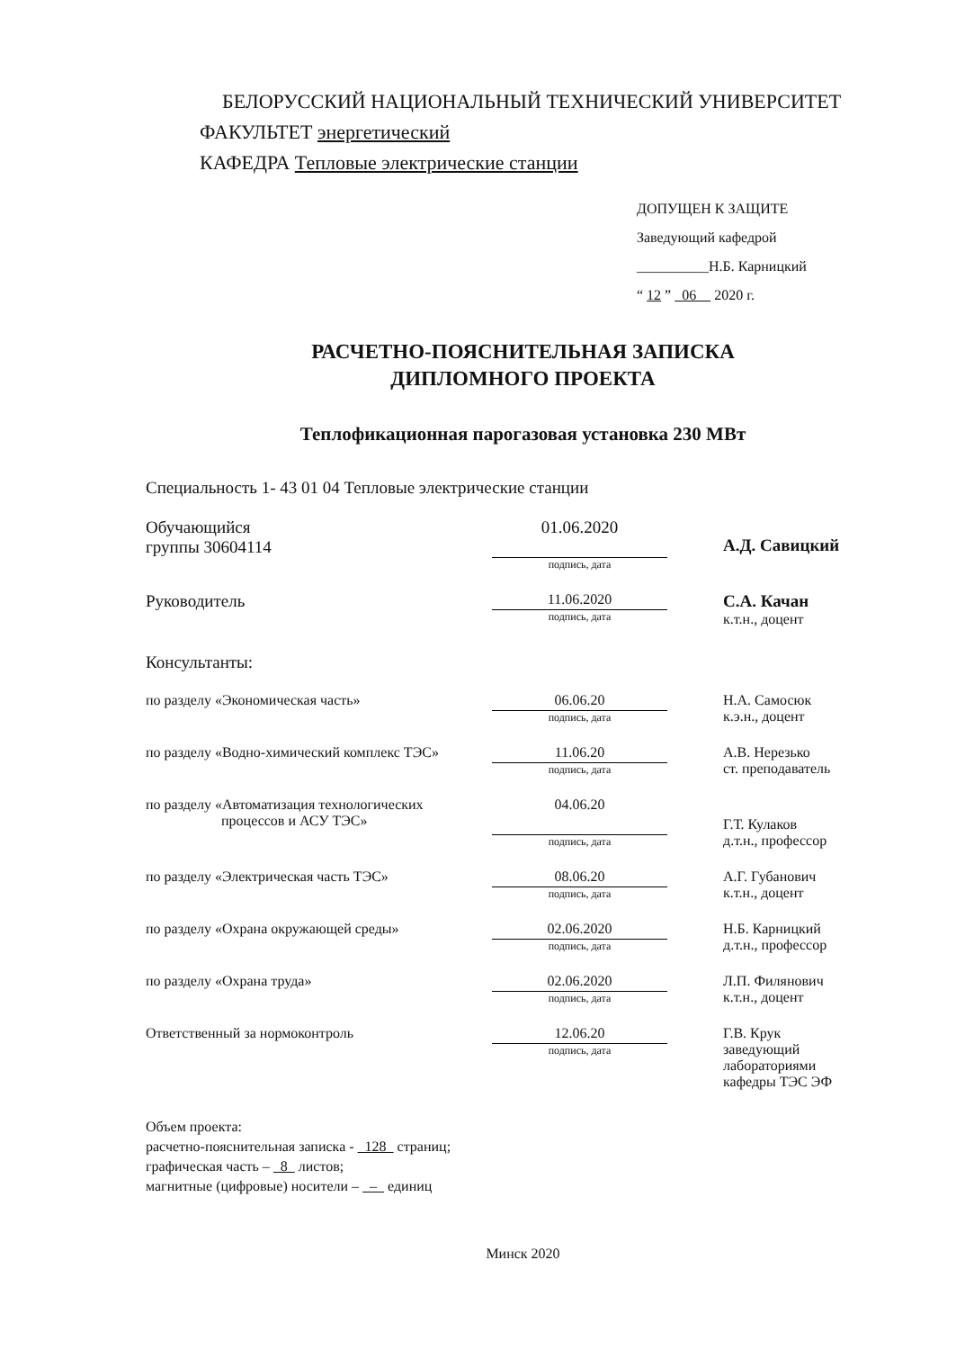БЕЛОРУССКИЙ НАЦИОНАЛЬНЫЙ ТЕХНИЧЕСКИЙ УНИВЕРСИТЕТ
ФАКУЛЬТЕТ энергетический
КАФЕДРА Тепловые электрические станции
ДОПУЩЕН К ЗАЩИТЕ
Заведующий кафедрой
__________Н.Б. Карницкий
“ 12 ” 06 2020 г.
РАСЧЕТНО-ПОЯСНИТЕЛЬНАЯ ЗАПИСКА
ДИПЛОМНОГО ПРОЕКТА
Теплофикационная парогазовая установка 230 МВт
Специальность 1- 43 01 04 Тепловые электрические станции
Обучающийся
группы 30604114
01.06.2020
подпись, дата
А.Д. Савицкий
Руководитель
11.06.2020
подпись, дата
С.А. Качан
к.т.н., доцент
Консультанты:
по разделу «Экономическая часть»
06.06.20
подпись, дата
Н.А. Самосюк
к.э.н., доцент
по разделу «Водно-химический комплекс ТЭС»
11.06.20
подпись, дата
А.В. Нерезько
ст. преподаватель
по разделу «Автоматизация технологических
процессов и АСУ ТЭС»
04.06.20
подпись, дата
Г.Т. Кулаков
д.т.н., профессор
по разделу «Электрическая часть ТЭС»
08.06.20
подпись, дата
А.Г. Губанович
к.т.н., доцент
по разделу «Охрана окружающей среды»
02.06.2020
подпись, дата
Н.Б. Карницкий
д.т.н., профессор
по разделу «Охрана труда»
02.06.2020
подпись, дата
Л.П. Филянович
к.т.н., доцент
Ответственный за нормоконтроль
12.06.20
подпись, дата
Г.В. Крук
заведующий
лабораториями
кафедры ТЭС ЭФ
Объем проекта:
расчетно-пояснительная записка - 128 страниц;
графическая часть – 8 листов;
магнитные (цифровые) носители – – единиц
Минск 2020